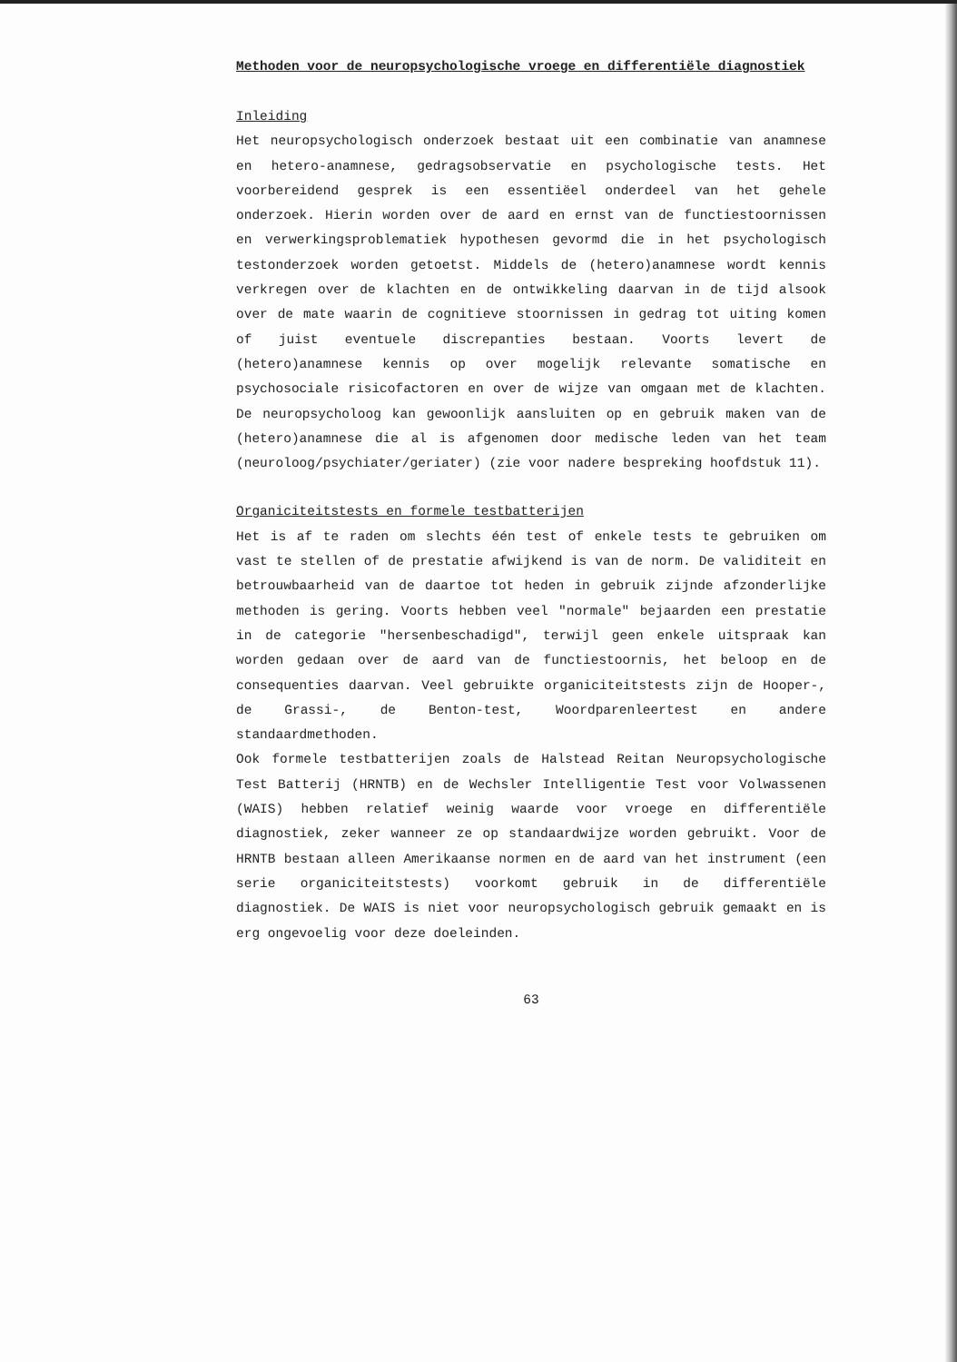Methoden voor de neuropsychologische vroege en differentiële diagnostiek
Inleiding
Het neuropsychologisch onderzoek bestaat uit een combinatie van anamnese en hetero-anamnese, gedragsobservatie en psychologische tests. Het voorbereidend gesprek is een essentiëel onderdeel van het gehele onderzoek. Hierin worden over de aard en ernst van de functiestoornissen en verwerkingsproblematiek hypothesen gevormd die in het psychologisch testonderzoek worden getoetst. Middels de (hetero)anamnese wordt kennis verkregen over de klachten en de ontwikkeling daarvan in de tijd alsook over de mate waarin de cognitieve stoornissen in gedrag tot uiting komen of juist eventuele discrepanties bestaan. Voorts levert de (hetero)anamnese kennis op over mogelijk relevante somatische en psychosociale risicofactoren en over de wijze van omgaan met de klachten. De neuropsycholoog kan gewoonlijk aansluiten op en gebruik maken van de (hetero)anamnese die al is afgenomen door medische leden van het team (neuroloog/psychiater/geriater) (zie voor nadere bespreking hoofdstuk 11).
Organiciteitstests en formele testbatterijen
Het is af te raden om slechts één test of enkele tests te gebruiken om vast te stellen of de prestatie afwijkend is van de norm. De validiteit en betrouwbaarheid van de daartoe tot heden in gebruik zijnde afzonderlijke methoden is gering. Voorts hebben veel "normale" bejaarden een prestatie in de categorie "hersenbeschadigd", terwijl geen enkele uitspraak kan worden gedaan over de aard van de functiestoornis, het beloop en de consequenties daarvan. Veel gebruikte organiciteitstests zijn de Hooper-, de Grassi-, de Benton-test, Woordparenleertest en andere standaardmethoden.
Ook formele testbatterijen zoals de Halstead Reitan Neuropsychologische Test Batterij (HRNTB) en de Wechsler Intelligentie Test voor Volwassenen (WAIS) hebben relatief weinig waarde voor vroege en differentiële diagnostiek, zeker wanneer ze op standaardwijze worden gebruikt. Voor de HRNTB bestaan alleen Amerikaanse normen en de aard van het instrument (een serie organiciteitstests) voorkomt gebruik in de differentiële diagnostiek. De WAIS is niet voor neuropsychologisch gebruik gemaakt en is erg ongevoelig voor deze doeleinden.
63